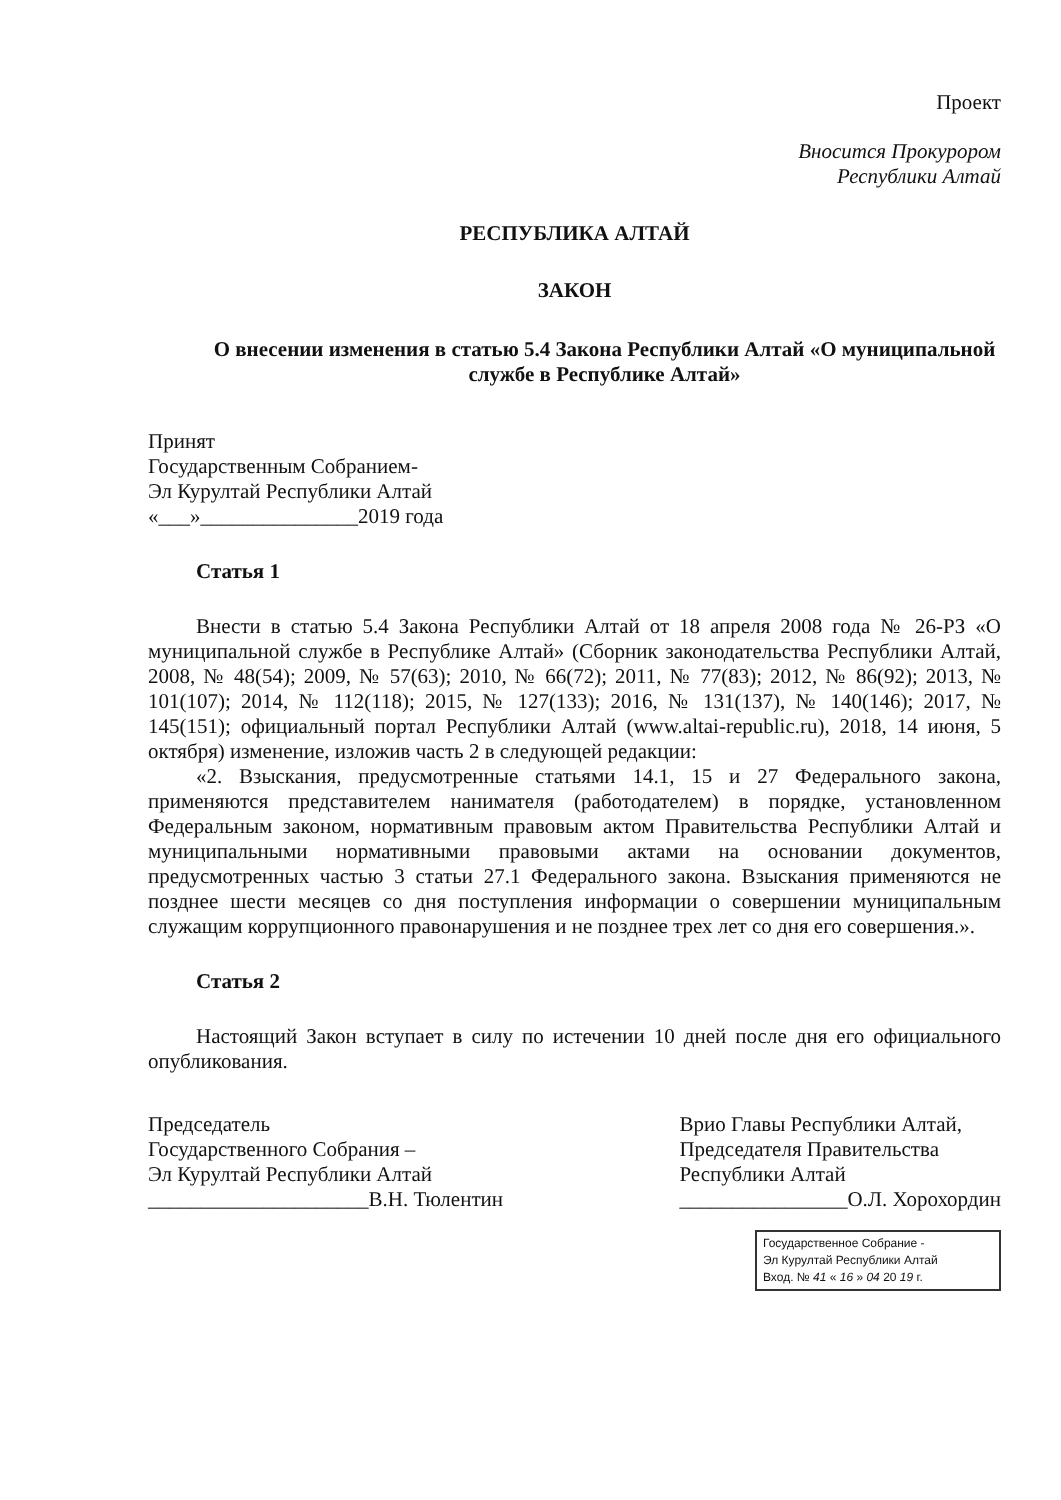Проект
Вносится Прокурором
Республики Алтай
РЕСПУБЛИКА АЛТАЙ
ЗАКОН
О внесении изменения в статью 5.4 Закона Республики Алтай «О муниципальной службе в Республике Алтай»
Принят
Государственным Собранием-
Эл Курултай Республики Алтай
«___»_______________2019 года
Статья 1
Внести в статью 5.4 Закона Республики Алтай от 18 апреля 2008 года № 26-РЗ «О муниципальной службе в Республике Алтай» (Сборник законодательства Республики Алтай, 2008, № 48(54); 2009, № 57(63); 2010, № 66(72); 2011, № 77(83); 2012, № 86(92); 2013, № 101(107); 2014, № 112(118); 2015, № 127(133); 2016, № 131(137), № 140(146); 2017, № 145(151); официальный портал Республики Алтай (www.altai-republic.ru), 2018, 14 июня, 5 октября) изменение, изложив часть 2 в следующей редакции:
«2. Взыскания, предусмотренные статьями 14.1, 15 и 27 Федерального закона, применяются представителем нанимателя (работодателем) в порядке, установленном Федеральным законом, нормативным правовым актом Правительства Республики Алтай и муниципальными нормативными правовыми актами на основании документов, предусмотренных частью 3 статьи 27.1 Федерального закона. Взыскания применяются не позднее шести месяцев со дня поступления информации о совершении муниципальным служащим коррупционного правонарушения и не позднее трех лет со дня его совершения.».
Статья 2
Настоящий Закон вступает в силу по истечении 10 дней после дня его официального опубликования.
Председатель
Государственного Собрания –
Эл Курултай Республики Алтай
_____________________В.Н. Тюлентин
Врио Главы Республики Алтай,
Председателя Правительства
Республики Алтай
________________О.Л. Хорохордин
Государственное Собрание -
Эл Курултай Республики Алтай
Вход. № 41 « 16 » 04 20 19 г.